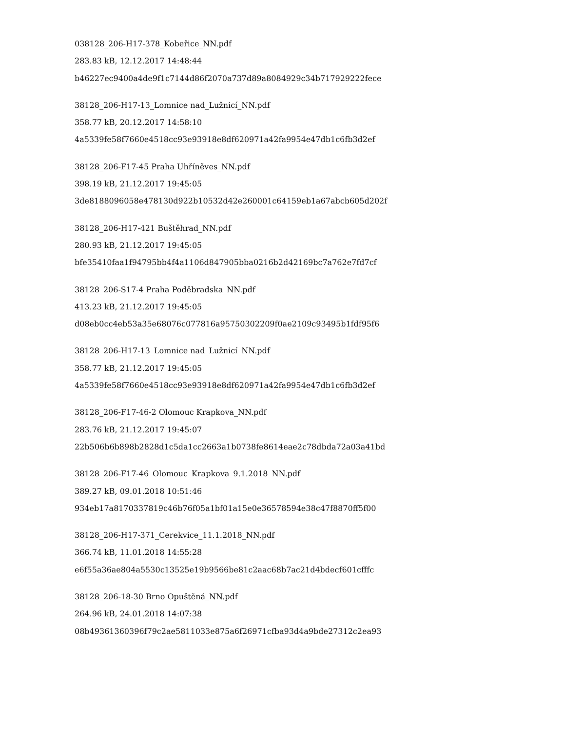038128_206-H17-378_Kobeřice_NN.pdf
283.83 kB, 12.12.2017 14:48:44
b46227ec9400a4de9f1c7144d86f2070a737d89a8084929c34b717929222fece
38128_206-H17-13_Lomnice nad_Lužnicí_NN.pdf
358.77 kB, 20.12.2017 14:58:10
4a5339fe58f7660e4518cc93e93918e8df620971a42fa9954e47db1c6fb3d2ef
38128_206-F17-45 Praha Uhříněves_NN.pdf
398.19 kB, 21.12.2017 19:45:05
3de8188096058e478130d922b10532d42e260001c64159eb1a67abcb605d202f
38128_206-H17-421 Buštěhrad_NN.pdf
280.93 kB, 21.12.2017 19:45:05
bfe35410faa1f94795bb4f4a1106d847905bba0216b2d42169bc7a762e7fd7cf
38128_206-S17-4 Praha Poděbradska_NN.pdf
413.23 kB, 21.12.2017 19:45:05
d08eb0cc4eb53a35e68076c077816a95750302209f0ae2109c93495b1fdf95f6
38128_206-H17-13_Lomnice nad_Lužnicí_NN.pdf
358.77 kB, 21.12.2017 19:45:05
4a5339fe58f7660e4518cc93e93918e8df620971a42fa9954e47db1c6fb3d2ef
38128_206-F17-46-2 Olomouc Krapkova_NN.pdf
283.76 kB, 21.12.2017 19:45:07
22b506b6b898b2828d1c5da1cc2663a1b0738fe8614eae2c78dbda72a03a41bd
38128_206-F17-46_Olomouc_Krapkova_9.1.2018_NN.pdf
389.27 kB, 09.01.2018 10:51:46
934eb17a8170337819c46b76f05a1bf01a15e0e36578594e38c47f8870ff5f00
38128_206-H17-371_Cerekvice_11.1.2018_NN.pdf
366.74 kB, 11.01.2018 14:55:28
e6f55a36ae804a5530c13525e19b9566be81c2aac68b7ac21d4bdecf601cfffc
38128_206-18-30 Brno Opuštěná_NN.pdf
264.96 kB, 24.01.2018 14:07:38
08b49361360396f79c2ae5811033e875a6f26971cfba93d4a9bde27312c2ea93